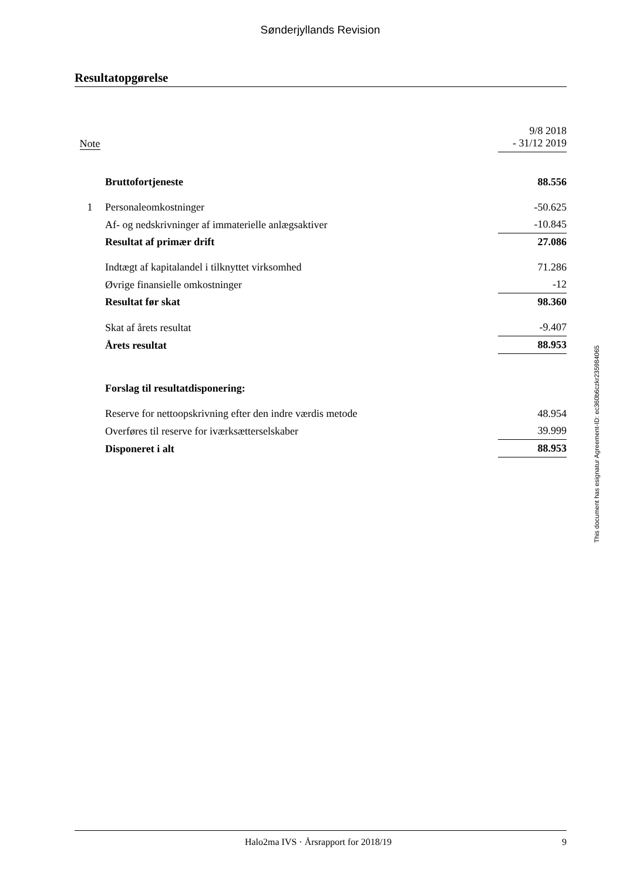Sønderjyllands Revision
Resultatopgørelse
| Note | | 9/8 2018 - 31/12 2019 |
| | Bruttofortjeneste | 88.556 |
| 1 | Personaleomkostninger | -50.625 |
| | Af- og nedskrivninger af immaterielle anlægsaktiver | -10.845 |
| | Resultat af primær drift | 27.086 |
| | Indtægt af kapitalandel i tilknyttet virksomhed | 71.286 |
| | Øvrige finansielle omkostninger | -12 |
| | Resultat før skat | 98.360 |
| | Skat af årets resultat | -9.407 |
| | Årets resultat | 88.953 |
| | Forslag til resultatdisponering: | |
| | Reserve for nettoopskrivning efter den indre værdis metode | 48.954 |
| | Overføres til reserve for iværksætterselskaber | 39.999 |
| | Disponeret i alt | 88.953 |
This document has esignatur Agreement-ID: ec360b6czkr235984065
Halo2ma IVS · Årsrapport for 2018/19 9